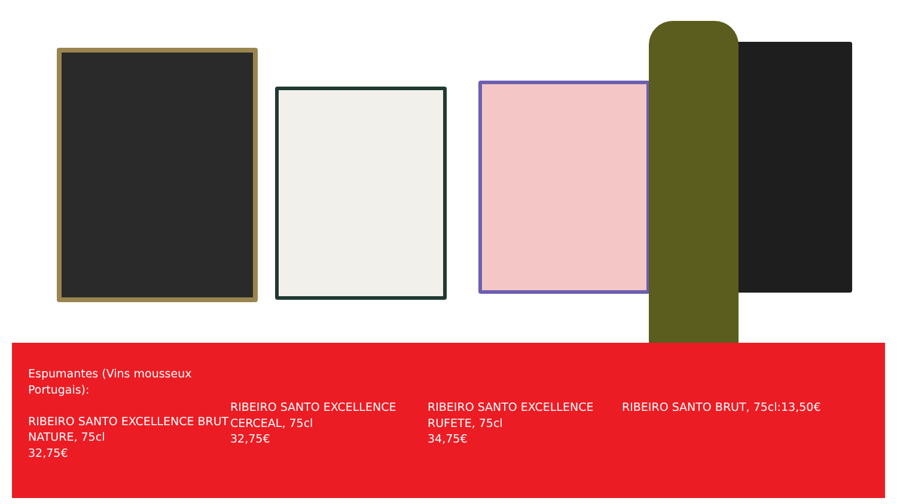Espumantes (Vins mousseux Portugais):
RIBEIRO SANTO EXCELLENCE BRUT NATURE, 75cl
32,75€
RIBEIRO SANTO EXCELLENCE CERCEAL, 75cl
32,75€
RIBEIRO SANTO EXCELLENCE RUFETE, 75cl
34,75€
RIBEIRO SANTO BRUT, 75cl:13,50€